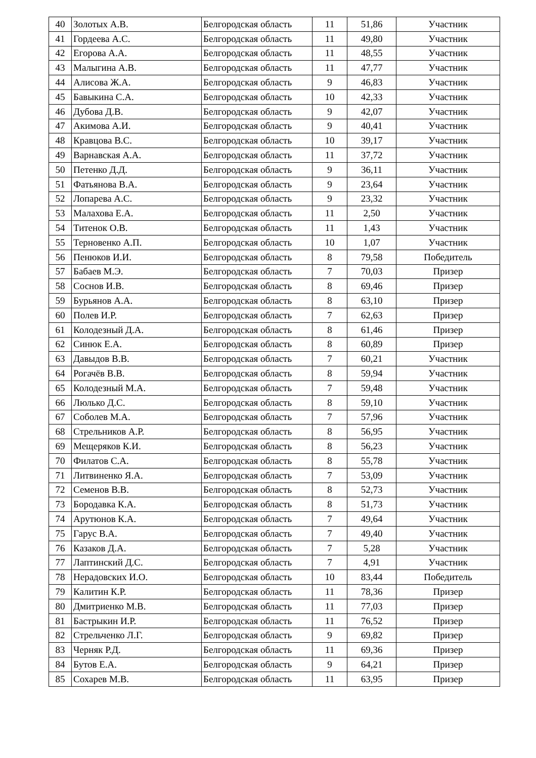| 40 | Золотых А.В. | Белгородская область | 11 | 51,86 | Участник |
| 41 | Гордеева А.С. | Белгородская область | 11 | 49,80 | Участник |
| 42 | Егорова А.А. | Белгородская область | 11 | 48,55 | Участник |
| 43 | Малыгина А.В. | Белгородская область | 11 | 47,77 | Участник |
| 44 | Алисова Ж.А. | Белгородская область | 9 | 46,83 | Участник |
| 45 | Бавыкина С.А. | Белгородская область | 10 | 42,33 | Участник |
| 46 | Дубова Д.В. | Белгородская область | 9 | 42,07 | Участник |
| 47 | Акимова А.И. | Белгородская область | 9 | 40,41 | Участник |
| 48 | Кравцова В.С. | Белгородская область | 10 | 39,17 | Участник |
| 49 | Варнавская А.А. | Белгородская область | 11 | 37,72 | Участник |
| 50 | Петенко Д.Д. | Белгородская область | 9 | 36,11 | Участник |
| 51 | Фатьянова В.А. | Белгородская область | 9 | 23,64 | Участник |
| 52 | Лопарева А.С. | Белгородская область | 9 | 23,32 | Участник |
| 53 | Малахова Е.А. | Белгородская область | 11 | 2,50 | Участник |
| 54 | Титенок О.В. | Белгородская область | 11 | 1,43 | Участник |
| 55 | Терновенко А.П. | Белгородская область | 10 | 1,07 | Участник |
| 56 | Пенюков И.И. | Белгородская область | 8 | 79,58 | Победитель |
| 57 | Бабаев М.Э. | Белгородская область | 7 | 70,03 | Призер |
| 58 | Соснов И.В. | Белгородская область | 8 | 69,46 | Призер |
| 59 | Бурьянов А.А. | Белгородская область | 8 | 63,10 | Призер |
| 60 | Полев И.Р. | Белгородская область | 7 | 62,63 | Призер |
| 61 | Колодезный Д.А. | Белгородская область | 8 | 61,46 | Призер |
| 62 | Синюк Е.А. | Белгородская область | 8 | 60,89 | Призер |
| 63 | Давыдов В.В. | Белгородская область | 7 | 60,21 | Участник |
| 64 | Рогачёв В.В. | Белгородская область | 8 | 59,94 | Участник |
| 65 | Колодезный М.А. | Белгородская область | 7 | 59,48 | Участник |
| 66 | Люлько Д.С. | Белгородская область | 8 | 59,10 | Участник |
| 67 | Соболев М.А. | Белгородская область | 7 | 57,96 | Участник |
| 68 | Стрельников А.Р. | Белгородская область | 8 | 56,95 | Участник |
| 69 | Мещеряков К.И. | Белгородская область | 8 | 56,23 | Участник |
| 70 | Филатов С.А. | Белгородская область | 8 | 55,78 | Участник |
| 71 | Литвиненко Я.А. | Белгородская область | 7 | 53,09 | Участник |
| 72 | Семенов В.В. | Белгородская область | 8 | 52,73 | Участник |
| 73 | Бородавка К.А. | Белгородская область | 8 | 51,73 | Участник |
| 74 | Арутюнов К.А. | Белгородская область | 7 | 49,64 | Участник |
| 75 | Гарус В.А. | Белгородская область | 7 | 49,40 | Участник |
| 76 | Казаков Д.А. | Белгородская область | 7 | 5,28 | Участник |
| 77 | Лаптинский Д.С. | Белгородская область | 7 | 4,91 | Участник |
| 78 | Нерадовских И.О. | Белгородская область | 10 | 83,44 | Победитель |
| 79 | Калитин К.Р. | Белгородская область | 11 | 78,36 | Призер |
| 80 | Дмитриенко М.В. | Белгородская область | 11 | 77,03 | Призер |
| 81 | Бастрыкин И.Р. | Белгородская область | 11 | 76,52 | Призер |
| 82 | Стрельченко Л.Г. | Белгородская область | 9 | 69,82 | Призер |
| 83 | Черняк Р.Д. | Белгородская область | 11 | 69,36 | Призер |
| 84 | Бутов Е.А. | Белгородская область | 9 | 64,21 | Призер |
| 85 | Сохарев М.В. | Белгородская область | 11 | 63,95 | Призер |